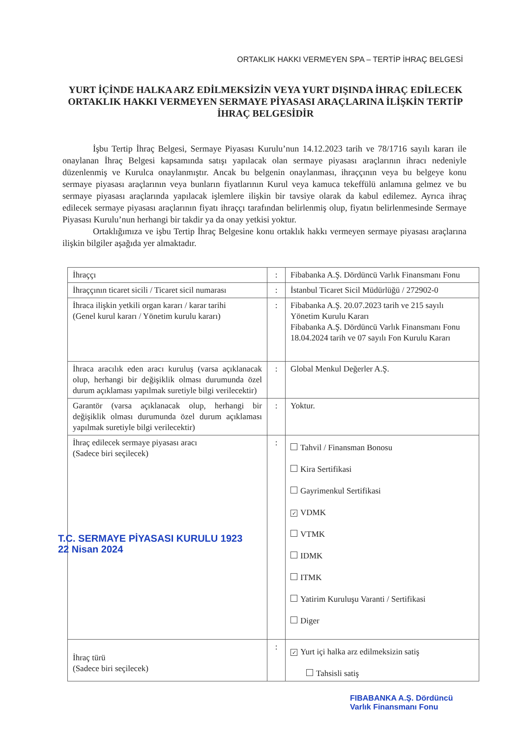ORTAKLIK HAKKI VERMEYEN SPA – TERTİP İHRAÇ BELGESİ
YURT İÇİNDE HALKA ARZ EDİLMEKSİZİN VEYA YURT DIŞINDA İHRAÇ EDİLECEK ORTAKLIK HAKKI VERMEYEN SERMAYE PİYASASI ARAÇLARINA İLİŞKİN TERTİP İHRAÇ BELGESİDİR
İşbu Tertip İhraç Belgesi, Sermaye Piyasası Kurulu’nun 14.12.2023 tarih ve 78/1716 sayılı kararı ile onaylanan İhraç Belgesi kapsamında satışı yapılacak olan sermaye piyasası araçlarının ihracı nedeniyle düzenlenmiş ve Kurulca onaylanmıştır. Ancak bu belgenin onaylanması, ihraççının veya bu belgeye konu sermaye piyasası araçlarının veya bunların fiyatlarının Kurul veya kamuca tekeffülü anlamına gelmez ve bu sermaye piyasası araçlarında yapılacak işlemlere ilişkin bir tavsiye olarak da kabul edilemez. Ayrıca ihraç edilecek sermaye piyasası araçlarının fiyatı ihraççı tarafından belirlenmiş olup, fiyatın belirlenmesinde Sermaye Piyasası Kurulu’nun herhangi bir takdir ya da onay yetkisi yoktur.
Ortaklığımıza ve işbu Tertip İhraç Belgesine konu ortaklık hakkı vermeyen sermaye piyasası araçlarına ilişkin bilgiler aşağıda yer almaktadır.
| İhraççı | : | Fibabanka A.Ş. Dördüncü Varlık Finansmanı Fonu |
| İhraççının ticaret sicili / Ticaret sicil numarası | : | İstanbul Ticaret Sicil Müdürlüğü / 272902-0 |
| İhraca ilişkin yetkili organ kararı / karar tarihi (Genel kurul kararı / Yönetim kurulu kararı) | : | Fibabanka A.Ş. 20.07.2023 tarih ve 215 sayılı Yönetim Kurulu Kararı Fibabanka A.Ş. Dördüncü Varlık Finansmanı Fonu 18.04.2024 tarih ve 07 sayılı Fon Kurulu Kararı |
| İhraca aracılık eden aracı kuruluş (varsa açıklanacak olup, herhangi bir değişiklik olması durumunda özel durum açıklaması yapılmak suretiyle bilgi verilecektir) | : | Global Menkul Değerler A.Ş. |
| Garantör (varsa açıklanacak olup, herhangi bir değişiklik olması durumunda özel durum açıklaması yapılmak suretiyle bilgi verilecektir) | : | Yoktur. |
| İhraç edilecek sermaye piyasası aracı (Sadece biri seçilecek) T.C. SERMAYE PİYASASI KURULU 1923 22 Nisan 2024 | : | Tahvil / Finansman Bonosu Kira Sertifikasi Gayrimenkul Sertifikasi ✓ VDMK VTMK IDMK ITMK Yatirim Kuruluşu Varanti / Sertifikasi Diger |
| İhraç türü (Sadece biri seçilecek) | : | ✓ Yurt içi halka arz edilmeksizin satiş Tahsisli satiş |
FIBABANKA A.Ş. Dördüncü
Varlık Finansmanı Fonu